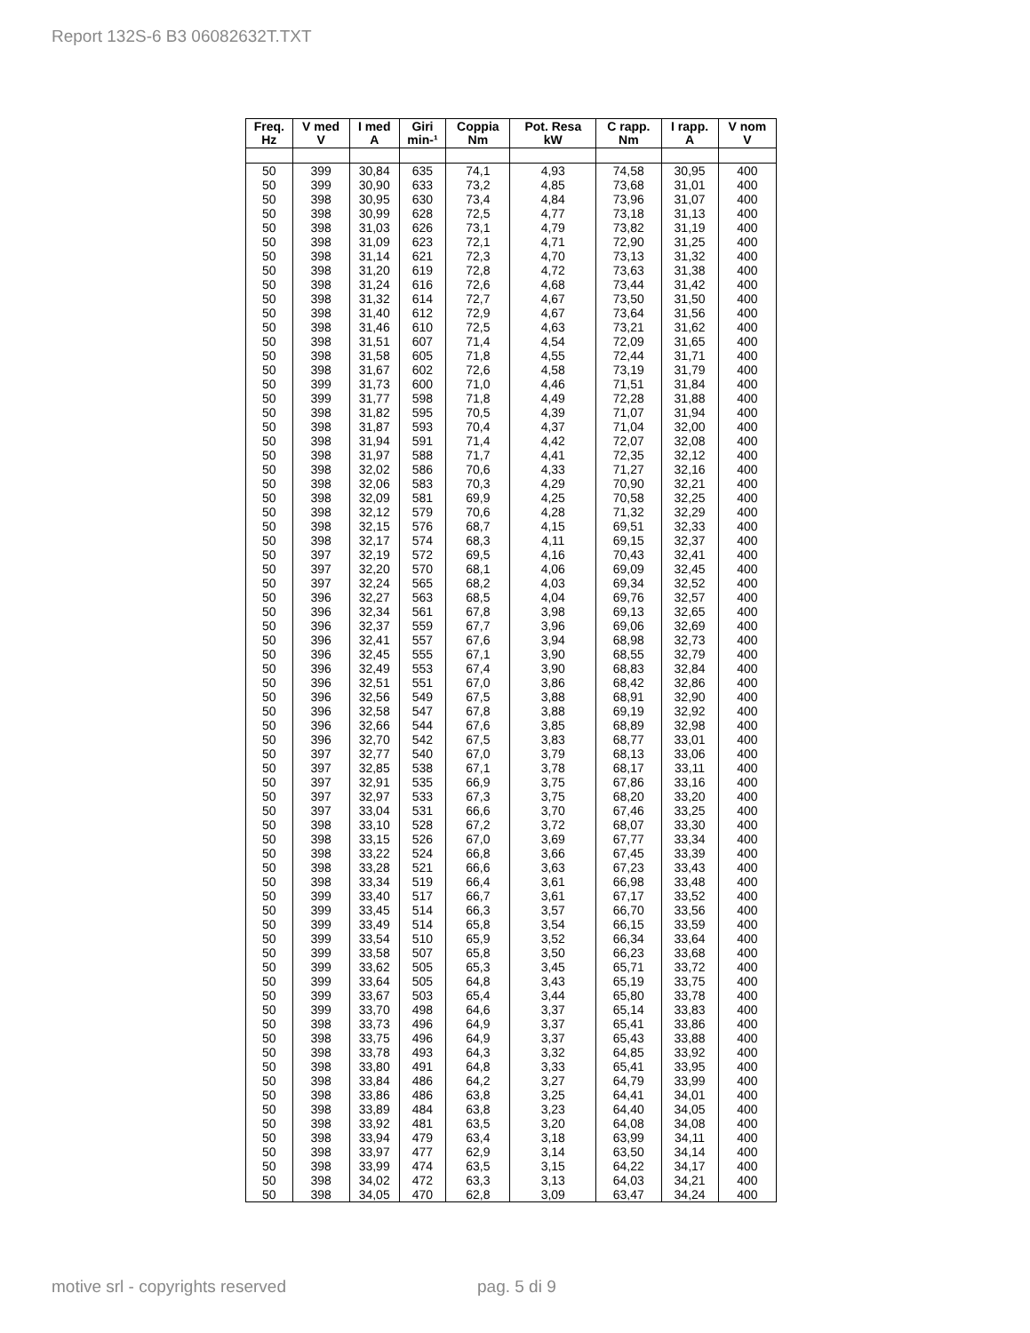Report 132S-6 B3 06082632T.TXT
| Freq. Hz | V med V | I med A | Giri min-¹ | Coppia Nm | Pot. Resa kW | C rapp. Nm | I rapp. A | V nom V |
| --- | --- | --- | --- | --- | --- | --- | --- | --- |
| 50 | 399 | 30,84 | 635 | 74,1 | 4,93 | 74,58 | 30,95 | 400 |
| 50 | 399 | 30,90 | 633 | 73,2 | 4,85 | 73,68 | 31,01 | 400 |
| 50 | 398 | 30,95 | 630 | 73,4 | 4,84 | 73,96 | 31,07 | 400 |
| 50 | 398 | 30,99 | 628 | 72,5 | 4,77 | 73,18 | 31,13 | 400 |
| 50 | 398 | 31,03 | 626 | 73,1 | 4,79 | 73,82 | 31,19 | 400 |
| 50 | 398 | 31,09 | 623 | 72,1 | 4,71 | 72,90 | 31,25 | 400 |
| 50 | 398 | 31,14 | 621 | 72,3 | 4,70 | 73,13 | 31,32 | 400 |
| 50 | 398 | 31,20 | 619 | 72,8 | 4,72 | 73,63 | 31,38 | 400 |
| 50 | 398 | 31,24 | 616 | 72,6 | 4,68 | 73,44 | 31,42 | 400 |
| 50 | 398 | 31,32 | 614 | 72,7 | 4,67 | 73,50 | 31,50 | 400 |
| 50 | 398 | 31,40 | 612 | 72,9 | 4,67 | 73,64 | 31,56 | 400 |
| 50 | 398 | 31,46 | 610 | 72,5 | 4,63 | 73,21 | 31,62 | 400 |
| 50 | 398 | 31,51 | 607 | 71,4 | 4,54 | 72,09 | 31,65 | 400 |
| 50 | 398 | 31,58 | 605 | 71,8 | 4,55 | 72,44 | 31,71 | 400 |
| 50 | 398 | 31,67 | 602 | 72,6 | 4,58 | 73,19 | 31,79 | 400 |
| 50 | 399 | 31,73 | 600 | 71,0 | 4,46 | 71,51 | 31,84 | 400 |
| 50 | 399 | 31,77 | 598 | 71,8 | 4,49 | 72,28 | 31,88 | 400 |
| 50 | 398 | 31,82 | 595 | 70,5 | 4,39 | 71,07 | 31,94 | 400 |
| 50 | 398 | 31,87 | 593 | 70,4 | 4,37 | 71,04 | 32,00 | 400 |
| 50 | 398 | 31,94 | 591 | 71,4 | 4,42 | 72,07 | 32,08 | 400 |
| 50 | 398 | 31,97 | 588 | 71,7 | 4,41 | 72,35 | 32,12 | 400 |
| 50 | 398 | 32,02 | 586 | 70,6 | 4,33 | 71,27 | 32,16 | 400 |
| 50 | 398 | 32,06 | 583 | 70,3 | 4,29 | 70,90 | 32,21 | 400 |
| 50 | 398 | 32,09 | 581 | 69,9 | 4,25 | 70,58 | 32,25 | 400 |
| 50 | 398 | 32,12 | 579 | 70,6 | 4,28 | 71,32 | 32,29 | 400 |
| 50 | 398 | 32,15 | 576 | 68,7 | 4,15 | 69,51 | 32,33 | 400 |
| 50 | 398 | 32,17 | 574 | 68,3 | 4,11 | 69,15 | 32,37 | 400 |
| 50 | 397 | 32,19 | 572 | 69,5 | 4,16 | 70,43 | 32,41 | 400 |
| 50 | 397 | 32,20 | 570 | 68,1 | 4,06 | 69,09 | 32,45 | 400 |
| 50 | 397 | 32,24 | 565 | 68,2 | 4,03 | 69,34 | 32,52 | 400 |
| 50 | 396 | 32,27 | 563 | 68,5 | 4,04 | 69,76 | 32,57 | 400 |
| 50 | 396 | 32,34 | 561 | 67,8 | 3,98 | 69,13 | 32,65 | 400 |
| 50 | 396 | 32,37 | 559 | 67,7 | 3,96 | 69,06 | 32,69 | 400 |
| 50 | 396 | 32,41 | 557 | 67,6 | 3,94 | 68,98 | 32,73 | 400 |
| 50 | 396 | 32,45 | 555 | 67,1 | 3,90 | 68,55 | 32,79 | 400 |
| 50 | 396 | 32,49 | 553 | 67,4 | 3,90 | 68,83 | 32,84 | 400 |
| 50 | 396 | 32,51 | 551 | 67,0 | 3,86 | 68,42 | 32,86 | 400 |
| 50 | 396 | 32,56 | 549 | 67,5 | 3,88 | 68,91 | 32,90 | 400 |
| 50 | 396 | 32,58 | 547 | 67,8 | 3,88 | 69,19 | 32,92 | 400 |
| 50 | 396 | 32,66 | 544 | 67,6 | 3,85 | 68,89 | 32,98 | 400 |
| 50 | 396 | 32,70 | 542 | 67,5 | 3,83 | 68,77 | 33,01 | 400 |
| 50 | 397 | 32,77 | 540 | 67,0 | 3,79 | 68,13 | 33,06 | 400 |
| 50 | 397 | 32,85 | 538 | 67,1 | 3,78 | 68,17 | 33,11 | 400 |
| 50 | 397 | 32,91 | 535 | 66,9 | 3,75 | 67,86 | 33,16 | 400 |
| 50 | 397 | 32,97 | 533 | 67,3 | 3,75 | 68,20 | 33,20 | 400 |
| 50 | 397 | 33,04 | 531 | 66,6 | 3,70 | 67,46 | 33,25 | 400 |
| 50 | 398 | 33,10 | 528 | 67,2 | 3,72 | 68,07 | 33,30 | 400 |
| 50 | 398 | 33,15 | 526 | 67,0 | 3,69 | 67,77 | 33,34 | 400 |
| 50 | 398 | 33,22 | 524 | 66,8 | 3,66 | 67,45 | 33,39 | 400 |
| 50 | 398 | 33,28 | 521 | 66,6 | 3,63 | 67,23 | 33,43 | 400 |
| 50 | 398 | 33,34 | 519 | 66,4 | 3,61 | 66,98 | 33,48 | 400 |
| 50 | 399 | 33,40 | 517 | 66,7 | 3,61 | 67,17 | 33,52 | 400 |
| 50 | 399 | 33,45 | 514 | 66,3 | 3,57 | 66,70 | 33,56 | 400 |
| 50 | 399 | 33,49 | 514 | 65,8 | 3,54 | 66,15 | 33,59 | 400 |
| 50 | 399 | 33,54 | 510 | 65,9 | 3,52 | 66,34 | 33,64 | 400 |
| 50 | 399 | 33,58 | 507 | 65,8 | 3,50 | 66,23 | 33,68 | 400 |
| 50 | 399 | 33,62 | 505 | 65,3 | 3,45 | 65,71 | 33,72 | 400 |
| 50 | 399 | 33,64 | 505 | 64,8 | 3,43 | 65,19 | 33,75 | 400 |
| 50 | 399 | 33,67 | 503 | 65,4 | 3,44 | 65,80 | 33,78 | 400 |
| 50 | 399 | 33,70 | 498 | 64,6 | 3,37 | 65,14 | 33,83 | 400 |
| 50 | 398 | 33,73 | 496 | 64,9 | 3,37 | 65,41 | 33,86 | 400 |
| 50 | 398 | 33,75 | 496 | 64,9 | 3,37 | 65,43 | 33,88 | 400 |
| 50 | 398 | 33,78 | 493 | 64,3 | 3,32 | 64,85 | 33,92 | 400 |
| 50 | 398 | 33,80 | 491 | 64,8 | 3,33 | 65,41 | 33,95 | 400 |
| 50 | 398 | 33,84 | 486 | 64,2 | 3,27 | 64,79 | 33,99 | 400 |
| 50 | 398 | 33,86 | 486 | 63,8 | 3,25 | 64,41 | 34,01 | 400 |
| 50 | 398 | 33,89 | 484 | 63,8 | 3,23 | 64,40 | 34,05 | 400 |
| 50 | 398 | 33,92 | 481 | 63,5 | 3,20 | 64,08 | 34,08 | 400 |
| 50 | 398 | 33,94 | 479 | 63,4 | 3,18 | 63,99 | 34,11 | 400 |
| 50 | 398 | 33,97 | 477 | 62,9 | 3,14 | 63,50 | 34,14 | 400 |
| 50 | 398 | 33,99 | 474 | 63,5 | 3,15 | 64,22 | 34,17 | 400 |
| 50 | 398 | 34,02 | 472 | 63,3 | 3,13 | 64,03 | 34,21 | 400 |
| 50 | 398 | 34,05 | 470 | 62,8 | 3,09 | 63,47 | 34,24 | 400 |
motive srl - copyrights reserved
pag. 5 di 9